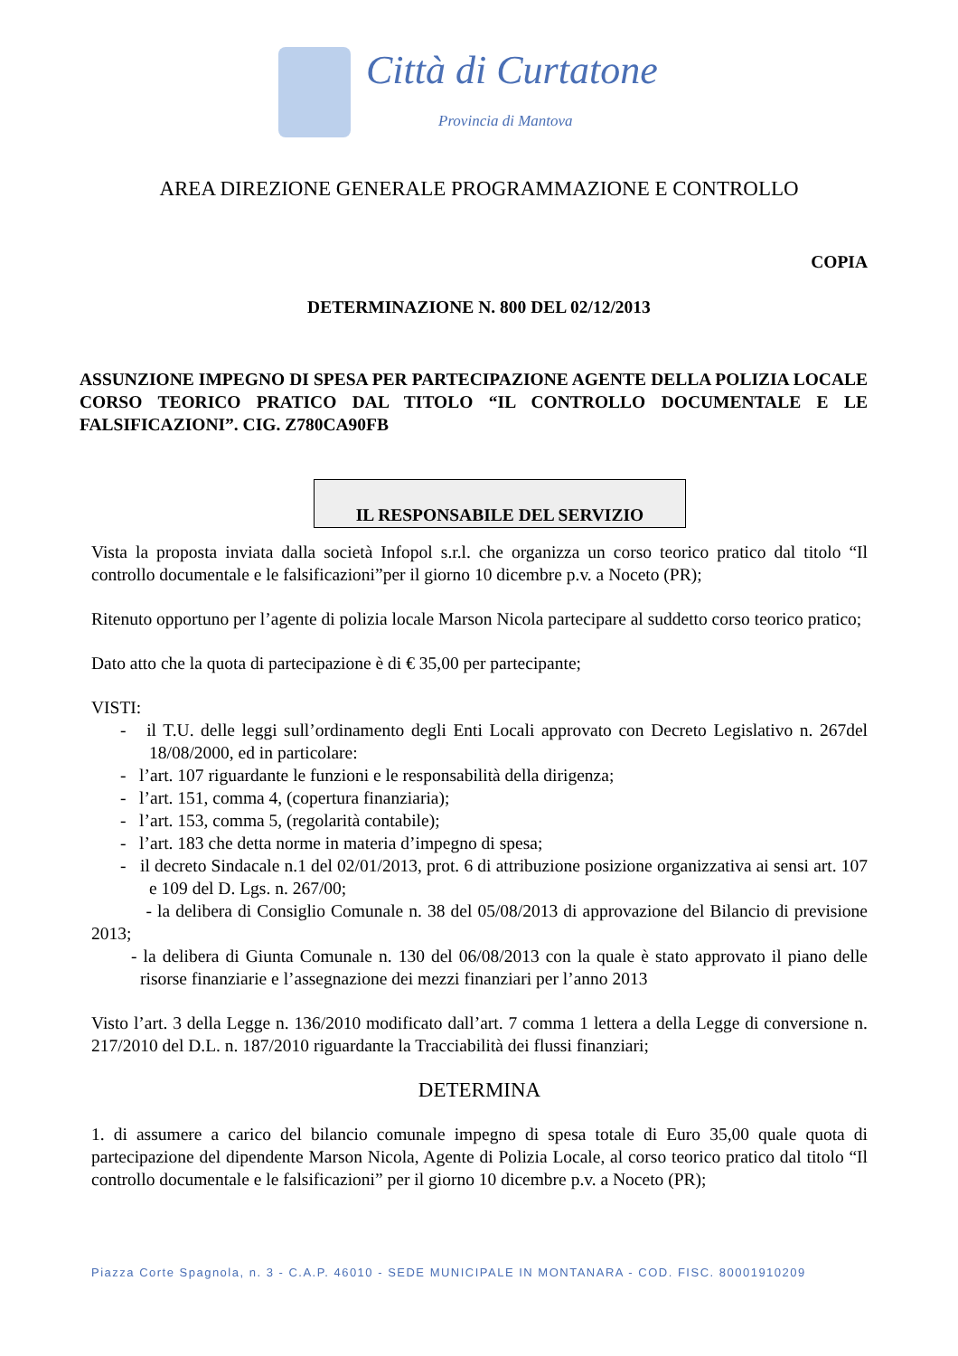Città di Curtatone
Provincia di Mantova
AREA DIREZIONE GENERALE PROGRAMMAZIONE E CONTROLLO
COPIA
DETERMINAZIONE N. 800 DEL 02/12/2013
ASSUNZIONE IMPEGNO DI SPESA PER PARTECIPAZIONE AGENTE DELLA POLIZIA LOCALE CORSO TEORICO PRATICO DAL TITOLO “IL CONTROLLO DOCUMENTALE E LE FALSIFICAZIONI”. CIG. Z780CA90FB
IL RESPONSABILE DEL SERVIZIO
Vista la proposta inviata dalla società Infopol s.r.l. che organizza un corso teorico pratico dal titolo “Il controllo documentale e le falsificazioni”per il giorno 10 dicembre p.v. a Noceto (PR);
Ritenuto opportuno per l’agente di polizia locale Marson Nicola partecipare al suddetto corso teorico pratico;
Dato atto che la quota di partecipazione è di € 35,00 per partecipante;
VISTI:
- il T.U. delle leggi sull’ordinamento degli Enti Locali approvato con Decreto Legislativo n. 267del 18/08/2000, ed in particolare:
- l’art. 107 riguardante le funzioni e le responsabilità della dirigenza;
- l’art. 151, comma 4, (copertura finanziaria);
- l’art. 153, comma 5, (regolarità contabile);
- l’art. 183 che detta norme in materia d’impegno di spesa;
- il decreto Sindacale n.1 del 02/01/2013, prot. 6 di attribuzione posizione organizzativa ai sensi art. 107 e 109 del D. Lgs. n. 267/00;
- la delibera di Consiglio Comunale n. 38 del 05/08/2013 di approvazione del Bilancio di previsione 2013;
- la delibera di Giunta Comunale n. 130 del 06/08/2013 con la quale è stato approvato il piano delle risorse finanziarie e l’assegnazione dei mezzi finanziari per l’anno 2013
Visto l’art. 3 della Legge n. 136/2010 modificato dall’art. 7 comma 1 lettera a della Legge di conversione n. 217/2010 del D.L. n. 187/2010 riguardante la Tracciabilità dei flussi finanziari;
DETERMINA
1. di assumere a carico del bilancio comunale impegno di spesa totale di Euro 35,00 quale quota di partecipazione del dipendente Marson Nicola, Agente di Polizia Locale, al corso teorico pratico dal titolo “Il controllo documentale e le falsificazioni” per il giorno 10 dicembre p.v. a Noceto (PR);
Piazza Corte Spagnola, n. 3 - C.A.P. 46010 - SEDE MUNICIPALE IN MONTANARA - COD. FISC. 80001910209